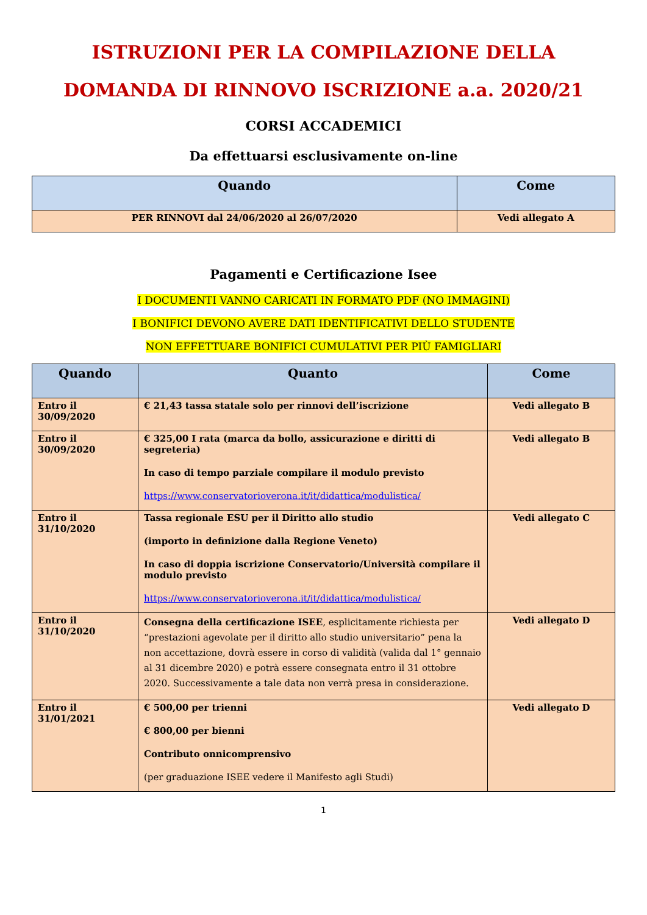ISTRUZIONI PER LA COMPILAZIONE DELLA
DOMANDA DI RINNOVO ISCRIZIONE a.a. 2020/21
CORSI ACCADEMICI
Da effettuarsi esclusivamente on-line
| Quando | Come |
| --- | --- |
| PER RINNOVI dal 24/06/2020 al 26/07/2020 | Vedi allegato A |
Pagamenti e Certificazione Isee
I DOCUMENTI VANNO CARICATI IN FORMATO PDF (NO IMMAGINI)
I BONIFICI DEVONO AVERE DATI IDENTIFICATIVI DELLO STUDENTE
NON EFFETTUARE BONIFICI CUMULATIVI PER PIÙ FAMIGLIARI
| Quando | Quanto | Come |
| --- | --- | --- |
| Entro il 30/09/2020 | € 21,43 tassa statale solo per rinnovi dell’iscrizione | Vedi allegato B |
| Entro il 30/09/2020 | € 325,00 I rata (marca da bollo, assicurazione e diritti di segreteria) In caso di tempo parziale compilare il modulo previsto https://www.conservatorioverona.it/it/didattica/modulistica/ | Vedi allegato B |
| Entro il 31/10/2020 | Tassa regionale ESU per il Diritto allo studio (importo in definizione dalla Regione Veneto) In caso di doppia iscrizione Conservatorio/Università compilare il modulo previsto https://www.conservatorioverona.it/it/didattica/modulistica/ | Vedi allegato C |
| Entro il 31/10/2020 | Consegna della certificazione ISEE , esplicitamente richiesta per “prestazioni agevolate per il diritto allo studio universitario” pena la non accettazione, dovrà essere in corso di validità (valida dal 1° gennaio al 31 dicembre 2020) e potrà essere consegnata entro il 31 ottobre 2020. Successivamente a tale data non verrà presa in considerazione. | Vedi allegato D |
| Entro il 31/01/2021 | € 500,00 per trienni € 800,00 per bienni Contributo onnicomprensivo (per graduazione ISEE vedere il Manifesto agli Studi) | Vedi allegato D |
1